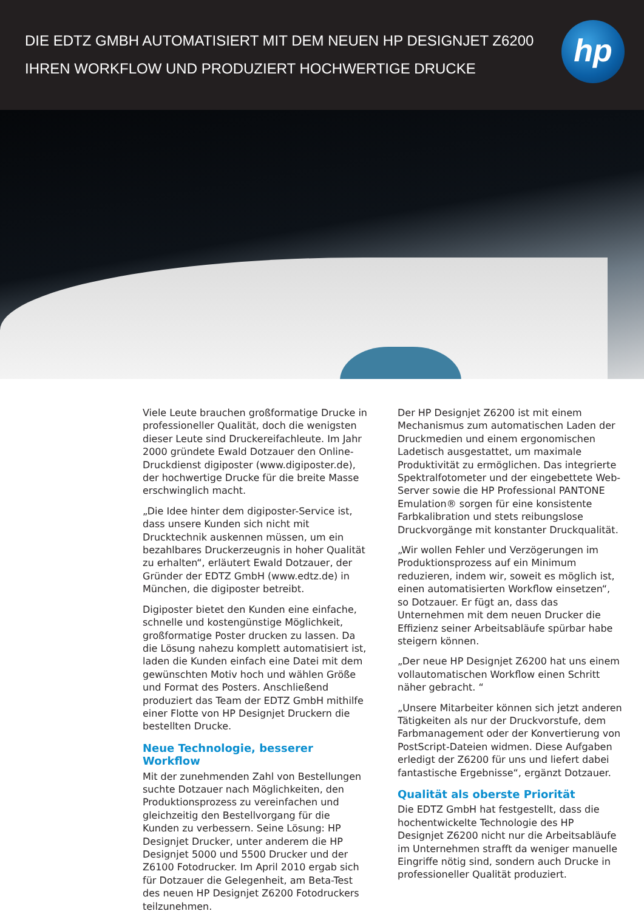DIE EDTZ GMBH AUTOMATISIERT MIT DEM NEUEN HP DESIGNJET Z6200 IHREN WORKFLOW UND PRODUZIERT HOCHWERTIGE DRUCKE
hp
Viele Leute brauchen großformatige Drucke in professioneller Qualität, doch die wenigsten dieser Leute sind Druckereifachleute. Im Jahr 2000 gründete Ewald Dotzauer den Online-Druckdienst digiposter (www.digiposter.de), der hochwertige Drucke für die breite Masse erschwinglich macht.
„Die Idee hinter dem digiposter-Service ist, dass unsere Kunden sich nicht mit Drucktechnik auskennen müssen, um ein bezahlbares Druckerzeugnis in hoher Qualität zu erhalten“, erläutert Ewald Dotzauer, der Gründer der EDTZ GmbH (www.edtz.de) in München, die digiposter betreibt.
Digiposter bietet den Kunden eine einfache, schnelle und kostengünstige Möglichkeit, großformatige Poster drucken zu lassen. Da die Lösung nahezu komplett automatisiert ist, laden die Kunden einfach eine Datei mit dem gewünschten Motiv hoch und wählen Größe und Format des Posters. Anschließend produziert das Team der EDTZ GmbH mithilfe einer Flotte von HP Designjet Druckern die bestellten Drucke.
Neue Technologie, besserer Workflow
Mit der zunehmenden Zahl von Bestellungen suchte Dotzauer nach Möglichkeiten, den Produktionsprozess zu vereinfachen und gleichzeitig den Bestellvorgang für die Kunden zu verbessern. Seine Lösung: HP Designjet Drucker, unter anderem die HP Designjet 5000 und 5500 Drucker und der Z6100 Fotodrucker. Im April 2010 ergab sich für Dotzauer die Gelegenheit, am Beta-Test des neuen HP Designjet Z6200 Fotodruckers teilzunehmen.
Der HP Designjet Z6200 ist mit einem Mechanismus zum automatischen Laden der Druckmedien und einem ergonomischen Ladetisch ausgestattet, um maximale Produktivität zu ermöglichen. Das integrierte Spektralfotometer und der eingebettete Web-Server sowie die HP Professional PANTONE Emulation® sorgen für eine konsistente Farbkalibration und stets reibungslose Druckvorgänge mit konstanter Druckqualität.
„Wir wollen Fehler und Verzögerungen im Produktionsprozess auf ein Minimum reduzieren, indem wir, soweit es möglich ist, einen automatisierten Workflow einsetzen“, so Dotzauer. Er fügt an, dass das Unternehmen mit dem neuen Drucker die Effizienz seiner Arbeitsabläufe spürbar habe steigern können.
„Der neue HP Designjet Z6200 hat uns einem vollautomatischen Workflow einen Schritt näher gebracht. “
„Unsere Mitarbeiter können sich jetzt anderen Tätigkeiten als nur der Druckvorstufe, dem Farbmanagement oder der Konvertierung von PostScript-Dateien widmen. Diese Aufgaben erledigt der Z6200 für uns und liefert dabei fantastische Ergebnisse“, ergänzt Dotzauer.
Qualität als oberste Priorität
Die EDTZ GmbH hat festgestellt, dass die hochentwickelte Technologie des HP Designjet Z6200 nicht nur die Arbeitsabläufe im Unternehmen strafft da weniger manuelle Eingriffe nötig sind, sondern auch Drucke in professioneller Qualität produziert.